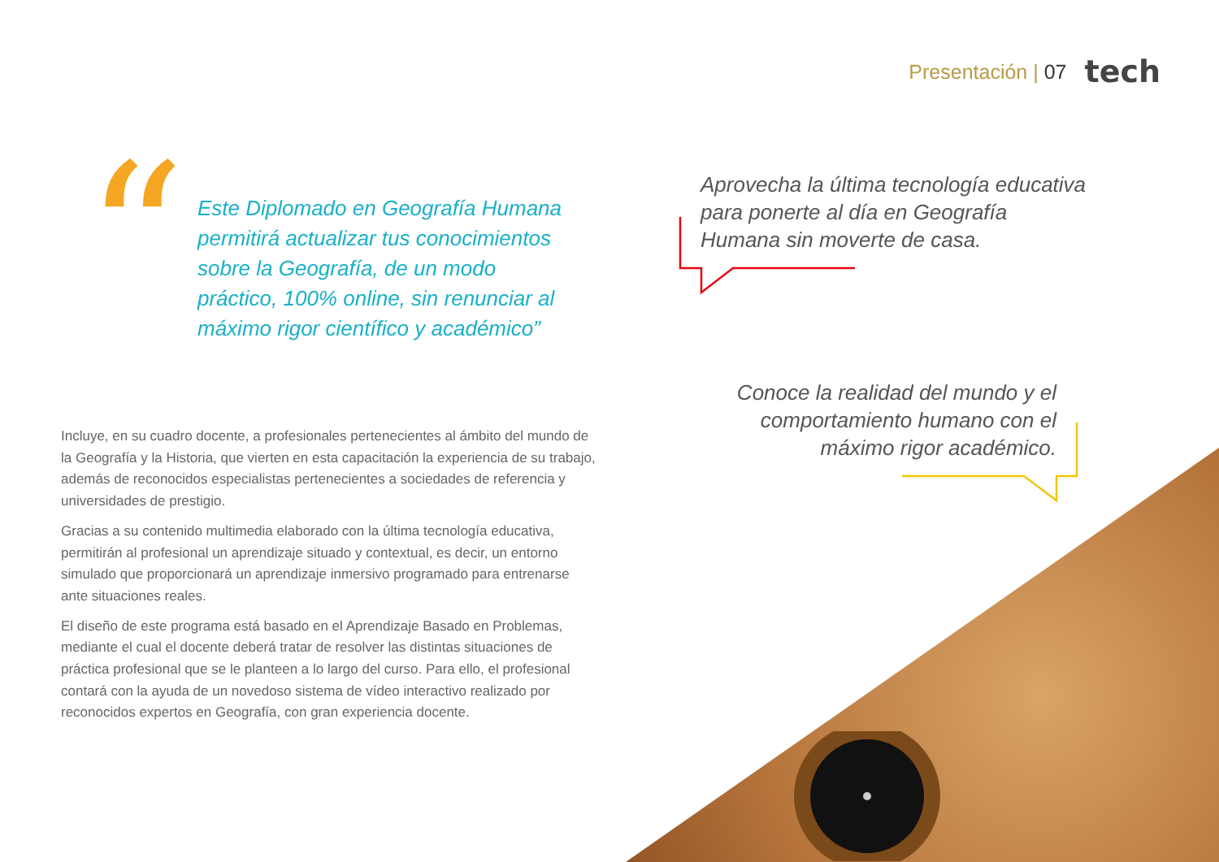Presentación | 07 tech
“
Este Diplomado en Geografía Humana permitirá actualizar tus conocimientos sobre la Geografía, de un modo práctico, 100% online, sin renunciar al máximo rigor científico y académico”
Aprovecha la última tecnología educativa para ponerte al día en Geografía Humana sin moverte de casa.
Conoce la realidad del mundo y el comportamiento humano con el máximo rigor académico.
Incluye, en su cuadro docente, a profesionales pertenecientes al ámbito del mundo de la Geografía y la Historia, que vierten en esta capacitación la experiencia de su trabajo, además de reconocidos especialistas pertenecientes a sociedades de referencia y universidades de prestigio.
Gracias a su contenido multimedia elaborado con la última tecnología educativa, permitirán al profesional un aprendizaje situado y contextual, es decir, un entorno simulado que proporcionará un aprendizaje inmersivo programado para entrenarse ante situaciones reales.
El diseño de este programa está basado en el Aprendizaje Basado en Problemas, mediante el cual el docente deberá tratar de resolver las distintas situaciones de práctica profesional que se le planteen a lo largo del curso. Para ello, el profesional contará con la ayuda de un novedoso sistema de vídeo interactivo realizado por reconocidos expertos en Geografía, con gran experiencia docente.